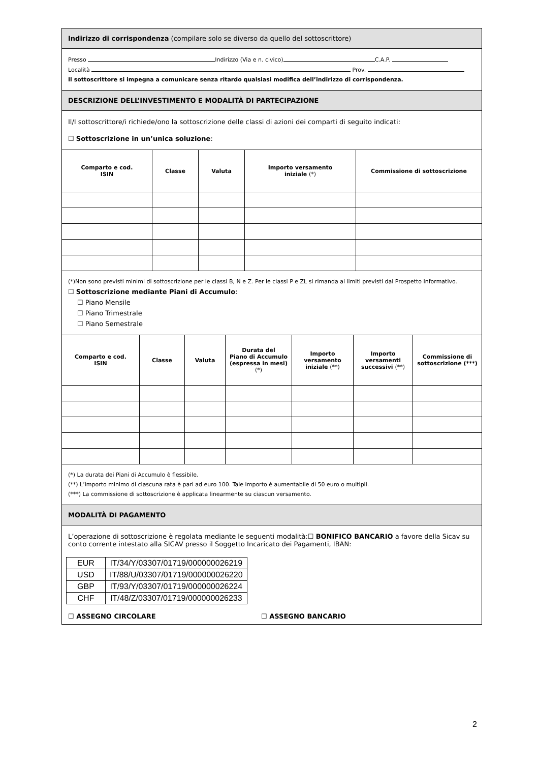Indirizzo di corrispondenza (compilare solo se diverso da quello del sottoscrittore)
Presso Indirizzo (Via e n. civico) C.A.P.
Località Prov.
Il sottoscrittore si impegna a comunicare senza ritardo qualsiasi modifica dell’indirizzo di corrispondenza.
DESCRIZIONE DELL’INVESTIMENTO E MODALITÀ DI PARTECIPAZIONE
Il/I sottoscrittore/i richiede/ono la sottoscrizione delle classi di azioni dei comparti di seguito indicati:
☐ Sottoscrizione in un’unica soluzione:
| Comparto e cod. ISIN | Classe | Valuta | Importo versamento iniziale (*) | Commissione di sottoscrizione |
| --- | --- | --- | --- | --- |
(*)Non sono previsti minimi di sottoscrizione per le classi B, N e Z. Per le classi P e ZL si rimanda ai limiti previsti dal Prospetto Informativo.
☐ Sottoscrizione mediante Piani di Accumulo:
☐ Piano Mensile
☐ Piano Trimestrale
☐ Piano Semestrale
| Comparto e cod. ISIN | Classe | Valuta | Durata del Piano di Accumulo (espressa in mesi) (*) | Importo versamento iniziale (**) | Importo versamenti successivi (**) | Commissione di sottoscrizione (***) |
| --- | --- | --- | --- | --- | --- | --- |
(*) La durata dei Piani di Accumulo è flessibile.
(**) L’importo minimo di ciascuna rata è pari ad euro 100. Tale importo è aumentabile di 50 euro o multipli.
(***) La commissione di sottoscrizione è applicata linearmente su ciascun versamento.
MODALITÀ DI PAGAMENTO
L’operazione di sottoscrizione è regolata mediante le seguenti modalità:☐ BONIFICO BANCARIO a favore della Sicav su conto corrente intestato alla SICAV presso il Soggetto Incaricato dei Pagamenti, IBAN:
| EUR | IT/34/Y/03307/01719/000000026219 |
| USD | IT/88/U/03307/01719/000000026220 |
| GBP | IT/93/Y/03307/01719/000000026224 |
| CHF | IT/48/Z/03307/01719/000000026233 |
☐ ASSEGNO CIRCOLARE ☐ ASSEGNO BANCARIO
2